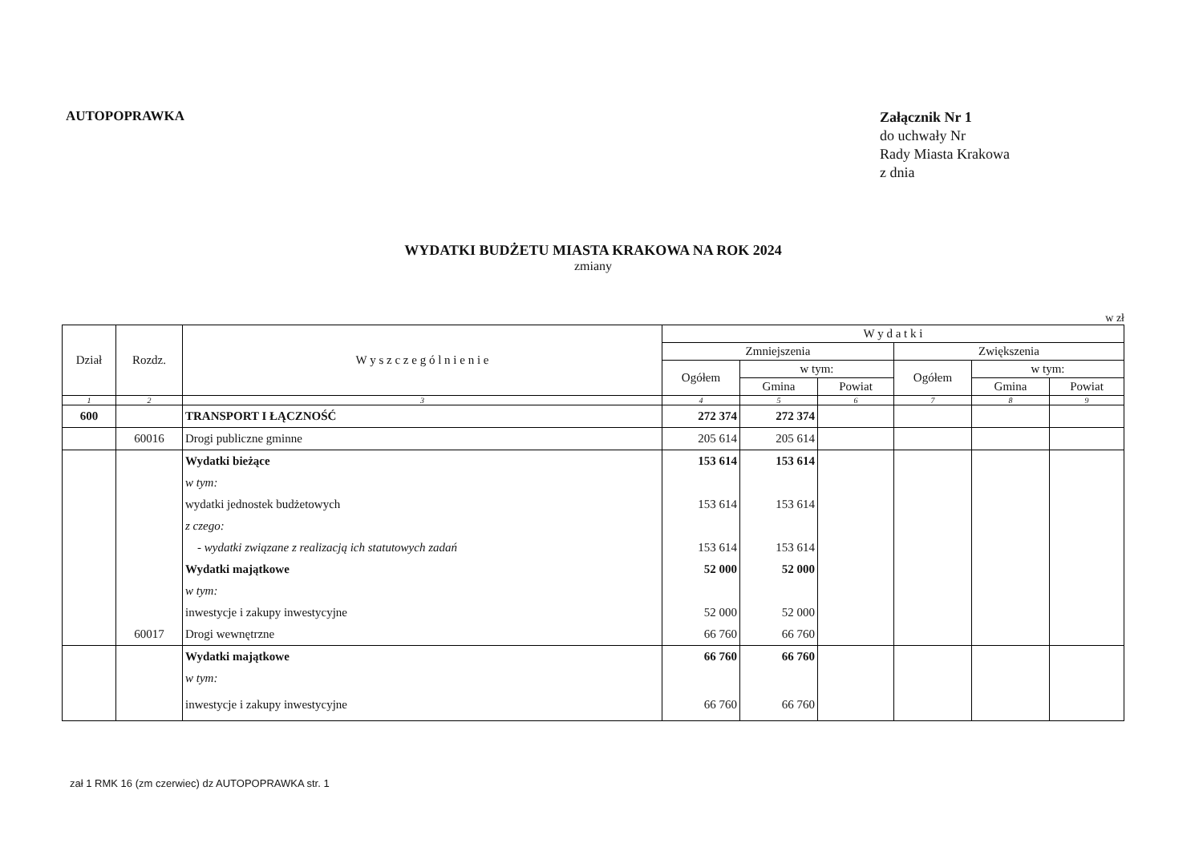AUTOPOPRAWKA
Załącznik Nr 1
do uchwały Nr
Rady Miasta Krakowa
z dnia
WYDATKI BUDŻETU MIASTA KRAKOWA NA ROK 2024
zmiany
w zł
| Dział | Rozdz. | W y s z c z e g ó l n i e n i e | W y d a t k i | | | | | |
| --- | --- | --- | --- | --- | --- | --- | --- | --- |
| | | | Zmniejszenia | | | Zwiększenia | | |
| | | | Ogółem | w tym: | | Ogółem | w tym: | |
| | | | | Gmina | Powiat | | Gmina | Powiat |
| 1 | 2 | 3 | 4 | 5 | 6 | 7 | 8 | 9 |
| 600 | | TRANSPORT I ŁĄCZNOŚĆ | 272 374 | 272 374 | | | | |
| | 60016 | Drogi publiczne gminne | 205 614 | 205 614 | | | | |
| | | Wydatki bieżące | 153 614 | 153 614 | | | | |
| | | w tym: | | | | | | |
| | | wydatki jednostek budżetowych | 153 614 | 153 614 | | | | |
| | | z czego: | | | | | | |
| | | - wydatki związane z realizacją ich statutowych zadań | 153 614 | 153 614 | | | | |
| | | Wydatki majątkowe | 52 000 | 52 000 | | | | |
| | | w tym: | | | | | | |
| | | inwestycje i zakupy inwestycyjne | 52 000 | 52 000 | | | | |
| | 60017 | Drogi wewnętrzne | 66 760 | 66 760 | | | | |
| | | Wydatki majątkowe | 66 760 | 66 760 | | | | |
| | | w tym: | | | | | | |
| | | inwestycje i zakupy inwestycyjne | 66 760 | 66 760 | | | | |
zał 1 RMK 16 (zm czerwiec) dz AUTOPOPRAWKA str. 1